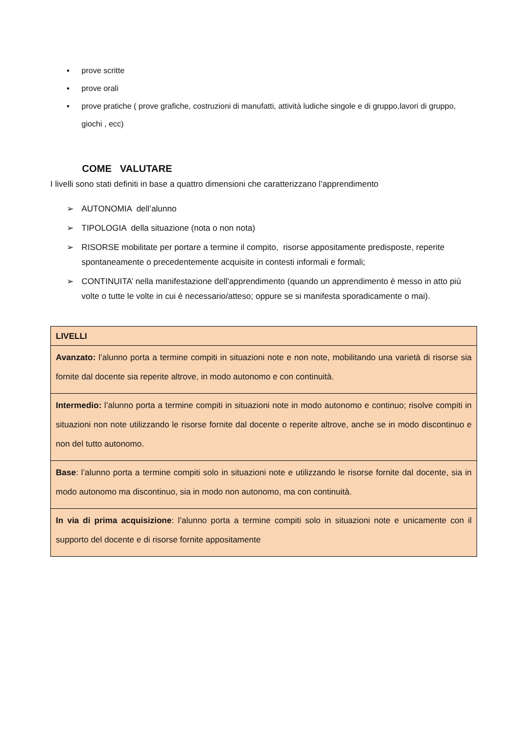▪ prove scritte
▪ prove orali
▪ prove pratiche ( prove grafiche, costruzioni di manufatti, attività ludiche singole e di gruppo,lavori di gruppo, giochi , ecc)
COME VALUTARE
I livelli sono stati definiti in base a quattro dimensioni che caratterizzano l’apprendimento
➢ AUTONOMIA dell’alunno
➢ TIPOLOGIA della situazione (nota o non nota)
➢ RISORSE mobilitate per portare a termine il compito, risorse appositamente predisposte, reperite spontaneamente o precedentemente acquisite in contesti informali e formali;
➢ CONTINUITA’ nella manifestazione dell'apprendimento (quando un apprendimento è messo in atto più volte o tutte le volte in cui è necessario/atteso; oppure se si manifesta sporadicamente o mai).
| LIVELLI |
| Avanzato: l’alunno porta a termine compiti in situazioni note e non note, mobilitando una varietà di risorse sia fornite dal docente sia reperite altrove, in modo autonomo e con continuità. |
| Intermedio: l’alunno porta a termine compiti in situazioni note in modo autonomo e continuo; risolve compiti in situazioni non note utilizzando le risorse fornite dal docente o reperite altrove, anche se in modo discontinuo e non del tutto autonomo. |
| Base : l’alunno porta a termine compiti solo in situazioni note e utilizzando le risorse fornite dal docente, sia in modo autonomo ma discontinuo, sia in modo non autonomo, ma con continuità. |
| In via di prima acquisizione : l’alunno porta a termine compiti solo in situazioni note e unicamente con il supporto del docente e di risorse fornite appositamente |